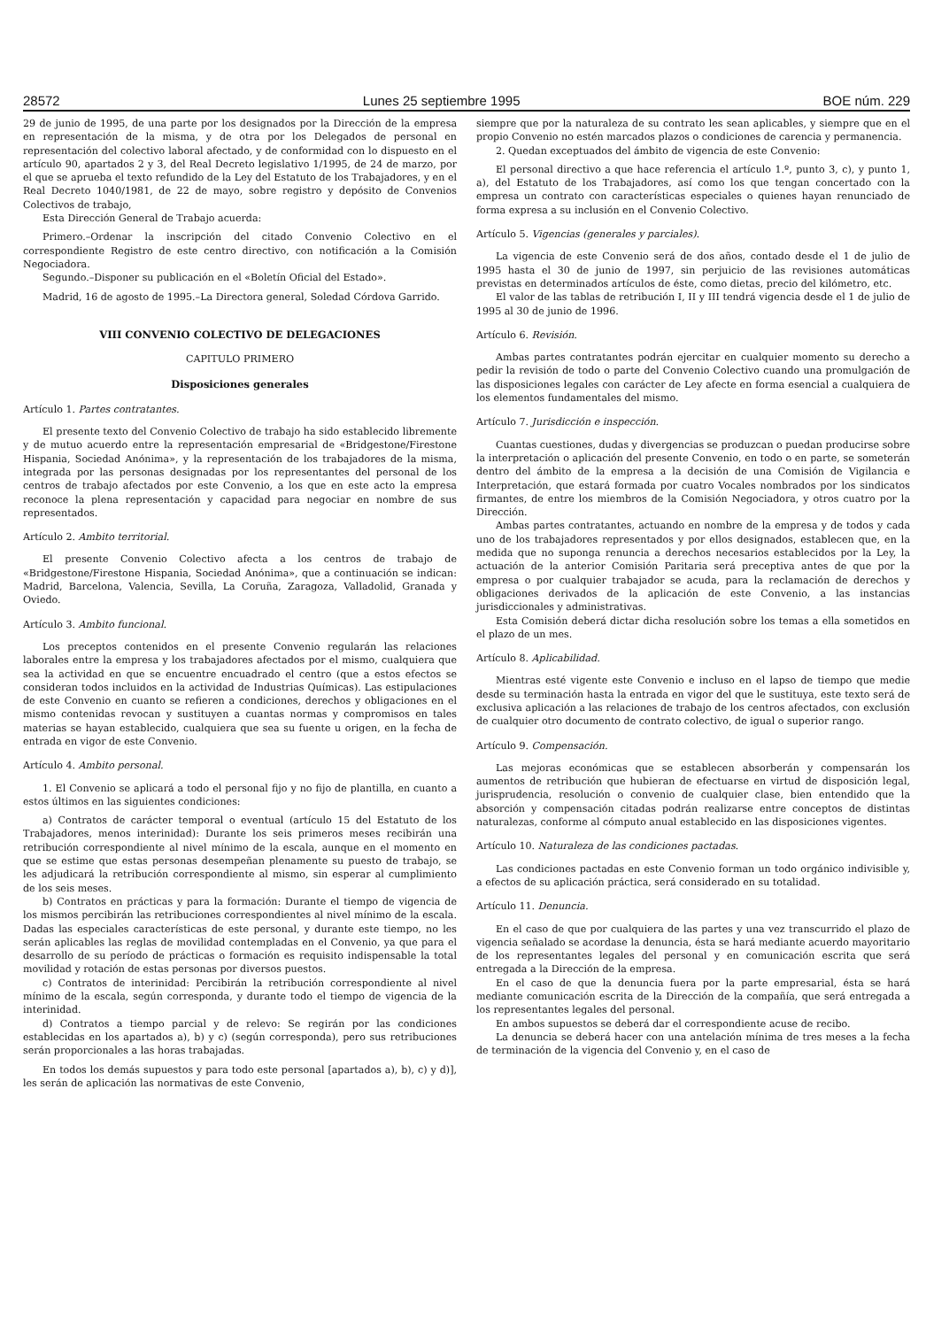28572 Lunes 25 septiembre 1995 BOE núm. 229
29 de junio de 1995, de una parte por los designados por la Dirección de la empresa en representación de la misma, y de otra por los Delegados de personal en representación del colectivo laboral afectado, y de conformidad con lo dispuesto en el artículo 90, apartados 2 y 3, del Real Decreto legislativo 1/1995, de 24 de marzo, por el que se aprueba el texto refundido de la Ley del Estatuto de los Trabajadores, y en el Real Decreto 1040/1981, de 22 de mayo, sobre registro y depósito de Convenios Colectivos de trabajo,
Esta Dirección General de Trabajo acuerda:
Primero.–Ordenar la inscripción del citado Convenio Colectivo en el correspondiente Registro de este centro directivo, con notificación a la Comisión Negociadora.
Segundo.–Disponer su publicación en el «Boletín Oficial del Estado».
Madrid, 16 de agosto de 1995.–La Directora general, Soledad Córdova Garrido.
VIII CONVENIO COLECTIVO DE DELEGACIONES
CAPITULO PRIMERO
Disposiciones generales
Artículo 1. Partes contratantes.
El presente texto del Convenio Colectivo de trabajo ha sido establecido libremente y de mutuo acuerdo entre la representación empresarial de «Bridgestone/Firestone Hispania, Sociedad Anónima», y la representación de los trabajadores de la misma, integrada por las personas designadas por los representantes del personal de los centros de trabajo afectados por este Convenio, a los que en este acto la empresa reconoce la plena representación y capacidad para negociar en nombre de sus representados.
Artículo 2. Ambito territorial.
El presente Convenio Colectivo afecta a los centros de trabajo de «Bridgestone/Firestone Hispania, Sociedad Anónima», que a continuación se indican: Madrid, Barcelona, Valencia, Sevilla, La Coruña, Zaragoza, Valladolid, Granada y Oviedo.
Artículo 3. Ambito funcional.
Los preceptos contenidos en el presente Convenio regularán las relaciones laborales entre la empresa y los trabajadores afectados por el mismo, cualquiera que sea la actividad en que se encuentre encuadrado el centro (que a estos efectos se consideran todos incluidos en la actividad de Industrias Químicas). Las estipulaciones de este Convenio en cuanto se refieren a condiciones, derechos y obligaciones en el mismo contenidas revocan y sustituyen a cuantas normas y compromisos en tales materias se hayan establecido, cualquiera que sea su fuente u origen, en la fecha de entrada en vigor de este Convenio.
Artículo 4. Ambito personal.
1. El Convenio se aplicará a todo el personal fijo y no fijo de plantilla, en cuanto a estos últimos en las siguientes condiciones:
a) Contratos de carácter temporal o eventual (artículo 15 del Estatuto de los Trabajadores, menos interinidad): Durante los seis primeros meses recibirán una retribución correspondiente al nivel mínimo de la escala, aunque en el momento en que se estime que estas personas desempeñan plenamente su puesto de trabajo, se les adjudicará la retribución correspondiente al mismo, sin esperar al cumplimiento de los seis meses.
b) Contratos en prácticas y para la formación: Durante el tiempo de vigencia de los mismos percibirán las retribuciones correspondientes al nivel mínimo de la escala. Dadas las especiales características de este personal, y durante este tiempo, no les serán aplicables las reglas de movilidad contempladas en el Convenio, ya que para el desarrollo de su período de prácticas o formación es requisito indispensable la total movilidad y rotación de estas personas por diversos puestos.
c) Contratos de interinidad: Percibirán la retribución correspondiente al nivel mínimo de la escala, según corresponda, y durante todo el tiempo de vigencia de la interinidad.
d) Contratos a tiempo parcial y de relevo: Se regirán por las condiciones establecidas en los apartados a), b) y c) (según corresponda), pero sus retribuciones serán proporcionales a las horas trabajadas.
En todos los demás supuestos y para todo este personal [apartados a), b), c) y d)], les serán de aplicación las normativas de este Convenio,
siempre que por la naturaleza de su contrato les sean aplicables, y siempre que en el propio Convenio no estén marcados plazos o condiciones de carencia y permanencia.
2. Quedan exceptuados del ámbito de vigencia de este Convenio:
El personal directivo a que hace referencia el artículo 1.º, punto 3, c), y punto 1, a), del Estatuto de los Trabajadores, así como los que tengan concertado con la empresa un contrato con características especiales o quienes hayan renunciado de forma expresa a su inclusión en el Convenio Colectivo.
Artículo 5. Vigencias (generales y parciales).
La vigencia de este Convenio será de dos años, contado desde el 1 de julio de 1995 hasta el 30 de junio de 1997, sin perjuicio de las revisiones automáticas previstas en determinados artículos de éste, como dietas, precio del kilómetro, etc.
El valor de las tablas de retribución I, II y III tendrá vigencia desde el 1 de julio de 1995 al 30 de junio de 1996.
Artículo 6. Revisión.
Ambas partes contratantes podrán ejercitar en cualquier momento su derecho a pedir la revisión de todo o parte del Convenio Colectivo cuando una promulgación de las disposiciones legales con carácter de Ley afecte en forma esencial a cualquiera de los elementos fundamentales del mismo.
Artículo 7. Jurisdicción e inspección.
Cuantas cuestiones, dudas y divergencias se produzcan o puedan producirse sobre la interpretación o aplicación del presente Convenio, en todo o en parte, se someterán dentro del ámbito de la empresa a la decisión de una Comisión de Vigilancia e Interpretación, que estará formada por cuatro Vocales nombrados por los sindicatos firmantes, de entre los miembros de la Comisión Negociadora, y otros cuatro por la Dirección.
Ambas partes contratantes, actuando en nombre de la empresa y de todos y cada uno de los trabajadores representados y por ellos designados, establecen que, en la medida que no suponga renuncia a derechos necesarios establecidos por la Ley, la actuación de la anterior Comisión Paritaria será preceptiva antes de que por la empresa o por cualquier trabajador se acuda, para la reclamación de derechos y obligaciones derivados de la aplicación de este Convenio, a las instancias jurisdiccionales y administrativas.
Esta Comisión deberá dictar dicha resolución sobre los temas a ella sometidos en el plazo de un mes.
Artículo 8. Aplicabilidad.
Mientras esté vigente este Convenio e incluso en el lapso de tiempo que medie desde su terminación hasta la entrada en vigor del que le sustituya, este texto será de exclusiva aplicación a las relaciones de trabajo de los centros afectados, con exclusión de cualquier otro documento de contrato colectivo, de igual o superior rango.
Artículo 9. Compensación.
Las mejoras económicas que se establecen absorberán y compensarán los aumentos de retribución que hubieran de efectuarse en virtud de disposición legal, jurisprudencia, resolución o convenio de cualquier clase, bien entendido que la absorción y compensación citadas podrán realizarse entre conceptos de distintas naturalezas, conforme al cómputo anual establecido en las disposiciones vigentes.
Artículo 10. Naturaleza de las condiciones pactadas.
Las condiciones pactadas en este Convenio forman un todo orgánico indivisible y, a efectos de su aplicación práctica, será considerado en su totalidad.
Artículo 11. Denuncia.
En el caso de que por cualquiera de las partes y una vez transcurrido el plazo de vigencia señalado se acordase la denuncia, ésta se hará mediante acuerdo mayoritario de los representantes legales del personal y en comunicación escrita que será entregada a la Dirección de la empresa.
En el caso de que la denuncia fuera por la parte empresarial, ésta se hará mediante comunicación escrita de la Dirección de la compañía, que será entregada a los representantes legales del personal.
En ambos supuestos se deberá dar el correspondiente acuse de recibo.
La denuncia se deberá hacer con una antelación mínima de tres meses a la fecha de terminación de la vigencia del Convenio y, en el caso de